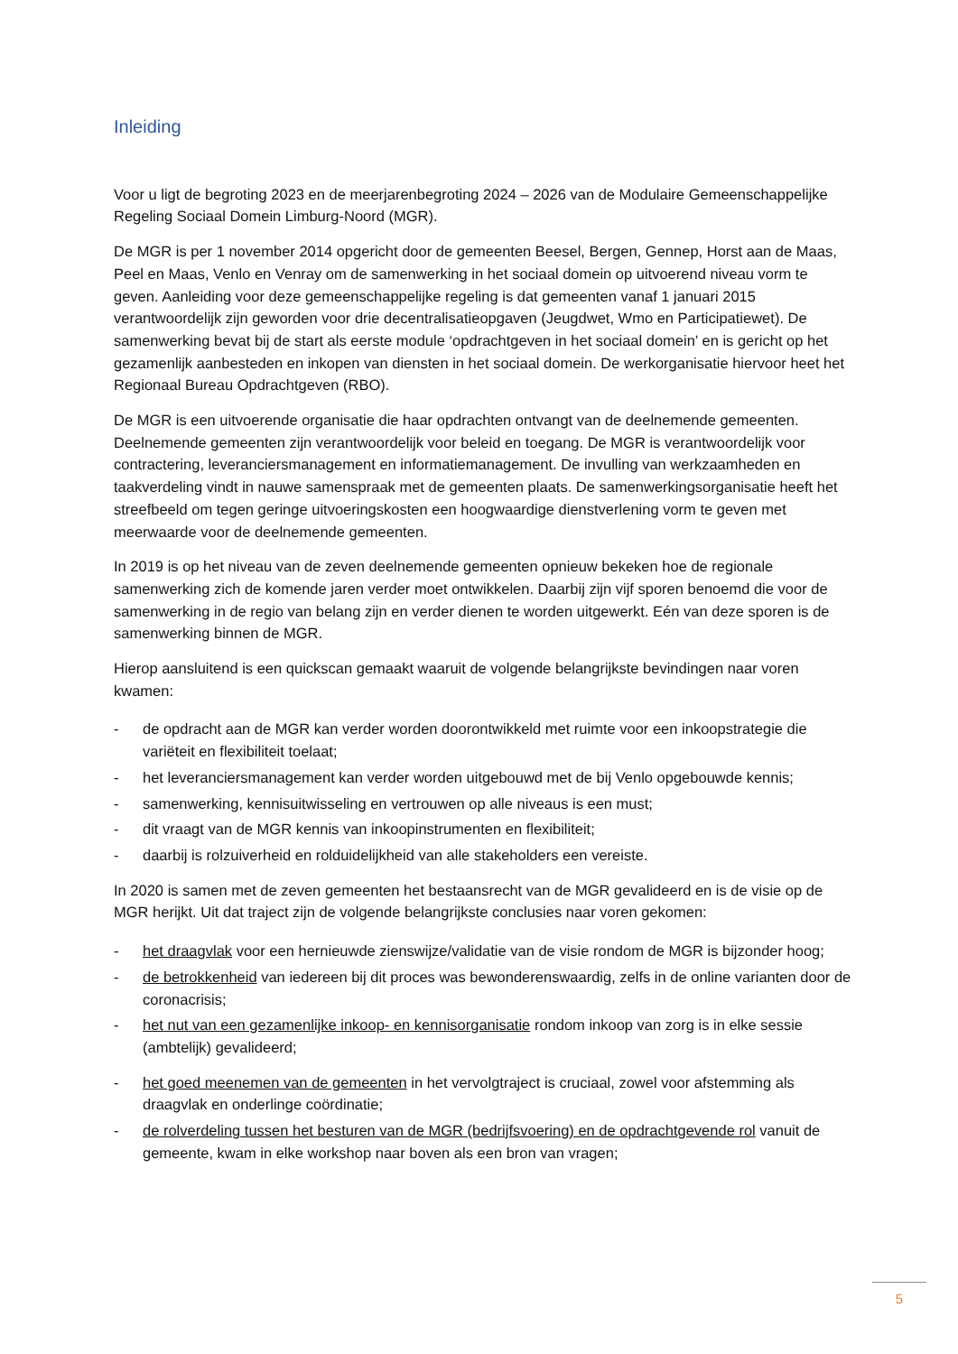Inleiding
Voor u ligt de begroting 2023 en de meerjarenbegroting 2024 – 2026 van de Modulaire Gemeenschappelijke Regeling Sociaal Domein Limburg-Noord (MGR).
De MGR is per 1 november 2014 opgericht door de gemeenten Beesel, Bergen, Gennep, Horst aan de Maas, Peel en Maas, Venlo en Venray om de samenwerking in het sociaal domein op uitvoerend niveau vorm te geven. Aanleiding voor deze gemeenschappelijke regeling is dat gemeenten vanaf 1 januari 2015 verantwoordelijk zijn geworden voor drie decentralisatieopgaven (Jeugdwet, Wmo en Participatiewet). De samenwerking bevat bij de start als eerste module ‘opdrachtgeven in het sociaal domein’ en is gericht op het gezamenlijk aanbesteden en inkopen van diensten in het sociaal domein. De werkorganisatie hiervoor heet het Regionaal Bureau Opdrachtgeven (RBO).
De MGR is een uitvoerende organisatie die haar opdrachten ontvangt van de deelnemende gemeenten. Deelnemende gemeenten zijn verantwoordelijk voor beleid en toegang. De MGR is verantwoordelijk voor contractering, leveranciersmanagement en informatiemanagement. De invulling van werkzaamheden en taakverdeling vindt in nauwe samenspraak met de gemeenten plaats. De samenwerkingsorganisatie heeft het streefbeeld om tegen geringe uitvoeringskosten een hoogwaardige dienstverlening vorm te geven met meerwaarde voor de deelnemende gemeenten.
In 2019 is op het niveau van de zeven deelnemende gemeenten opnieuw bekeken hoe de regionale samenwerking zich de komende jaren verder moet ontwikkelen. Daarbij zijn vijf sporen benoemd die voor de samenwerking in de regio van belang zijn en verder dienen te worden uitgewerkt. Eén van deze sporen is de samenwerking binnen de MGR.
Hierop aansluitend is een quickscan gemaakt waaruit de volgende belangrijkste bevindingen naar voren kwamen:
- de opdracht aan de MGR kan verder worden doorontwikkeld met ruimte voor een inkoopstrategie die variëteit en flexibiliteit toelaat;
- het leveranciersmanagement kan verder worden uitgebouwd met de bij Venlo opgebouwde kennis;
- samenwerking, kennisuitwisseling en vertrouwen op alle niveaus is een must;
- dit vraagt van de MGR kennis van inkoopinstrumenten en flexibiliteit;
- daarbij is rolzuiverheid en rolduidelijkheid van alle stakeholders een vereiste.
In 2020 is samen met de zeven gemeenten het bestaansrecht van de MGR gevalideerd en is de visie op de MGR herijkt. Uit dat traject zijn de volgende belangrijkste conclusies naar voren gekomen:
- het draagvlak voor een hernieuwde zienswijze/validatie van de visie rondom de MGR is bijzonder hoog;
- de betrokkenheid van iedereen bij dit proces was bewonderenswaardig, zelfs in de online varianten door de coronacrisis;
- het nut van een gezamenlijke inkoop- en kennisorganisatie rondom inkoop van zorg is in elke sessie (ambtelijk) gevalideerd;
- het goed meenemen van de gemeenten in het vervolgtraject is cruciaal, zowel voor afstemming als draagvlak en onderlinge coördinatie;
- de rolverdeling tussen het besturen van de MGR (bedrijfsvoering) en de opdrachtgevende rol vanuit de gemeente, kwam in elke workshop naar boven als een bron van vragen;
5